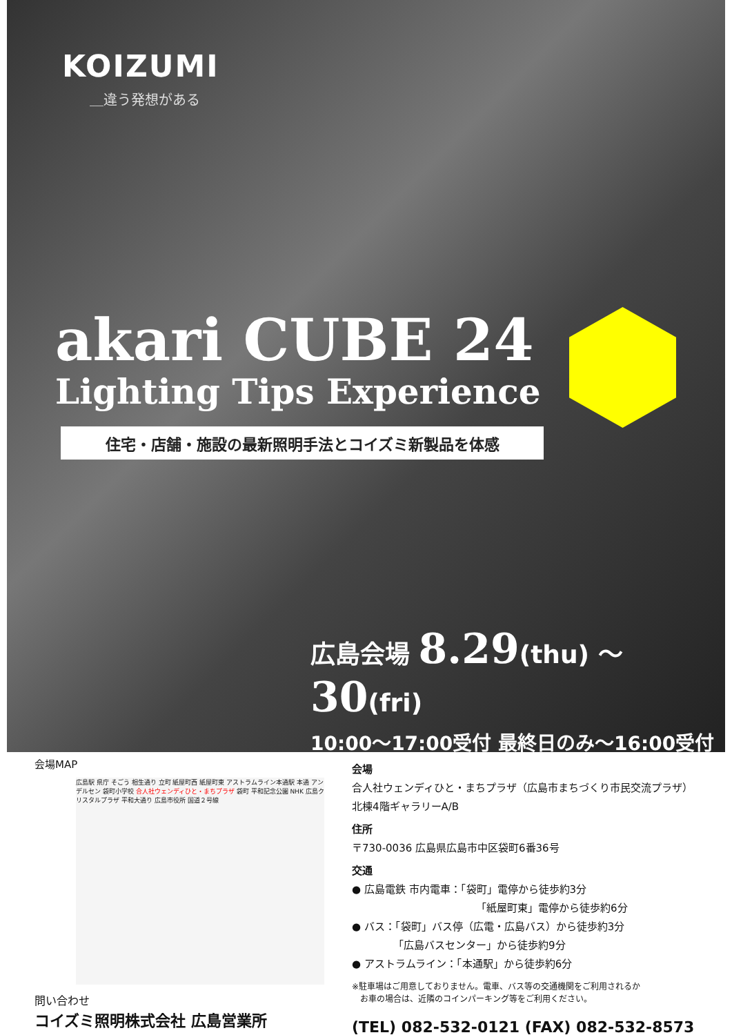KOIZUMI
＿違う発想がある
akari CUBE 24
Lighting Tips Experience
住宅・店舗・施設の最新照明手法とコイズミ新製品を体感
広島会場 8.29(thu) ～30(fri)
10:00～17:00受付 最終日のみ～16:00受付
会場MAP
広島駅 県庁 そごう 相生通り 立町 紙屋町西 紙屋町東 アストラムライン本通駅 本通 アンデルセン 袋町小学校 合人社ウェンディひと・まちプラザ 袋町 平和記念公園 NHK 広島クリスタルプラザ 平和大通り 広島市役所 国道２号線
問い合わせ
コイズミ照明株式会社 広島営業所
会場
合人社ウェンディひと・まちプラザ（広島市まちづくり市民交流プラザ）
北棟4階ギャラリーA/B
住所
〒730-0036 広島県広島市中区袋町6番36号
交通
● 広島電鉄 市内電車：「袋町」電停から徒歩約3分
「紙屋町東」電停から徒歩約6分
● バス：「袋町」バス停（広電・広島バス）から徒歩約3分
「広島バスセンター」から徒歩約9分
● アストラムライン：「本通駅」から徒歩約6分
※駐車場はご用意しておりません。電車、バス等の交通機関をご利用されるか
　お車の場合は、近隣のコインパーキング等をご利用ください。
(TEL) 082-532-0121 (FAX) 082-532-8573